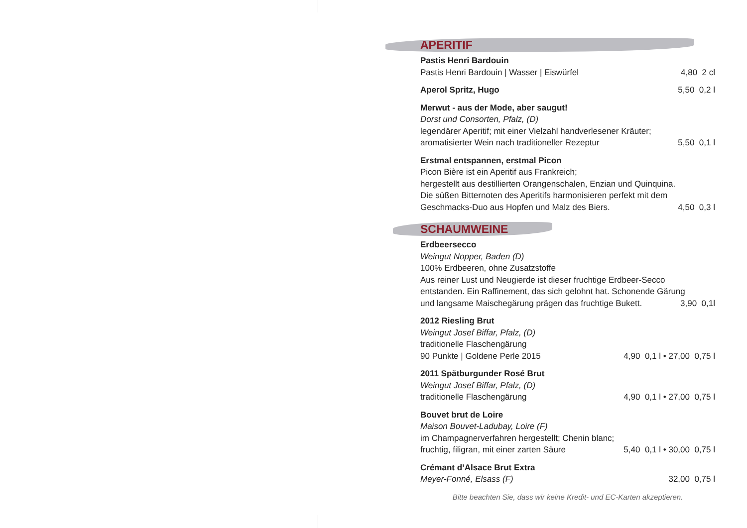APERITIF
Pastis Henri Bardouin
Pastis Henri Bardouin | Wasser | Eiswürfel 4,80 2 cl
Aperol Spritz, Hugo 5,50 0,2 l
Merwut - aus der Mode, aber saugut!
Dorst und Consorten, Pfalz, (D)
legendärer Aperitif; mit einer Vielzahl handverlesener Kräuter;
aromatisierter Wein nach traditioneller Rezeptur 5,50 0,1 l
Erstmal entspannen, erstmal Picon
Picon Bière ist ein Aperitif aus Frankreich;
hergestellt aus destillierten Orangenschalen, Enzian und Quinquina.
Die süßen Bitternoten des Aperitifs harmonisieren perfekt mit dem
Geschmacks-Duo aus Hopfen und Malz des Biers. 4,50 0,3 l
SCHAUMWEINE
Erdbeersecco
Weingut Nopper, Baden (D)
100% Erdbeeren, ohne Zusatzstoffe
Aus reiner Lust und Neugierde ist dieser fruchtige Erdbeer-Secco
entstanden. Ein Raffinement, das sich gelohnt hat. Schonende Gärung
und langsame Maischegärung prägen das fruchtige Bukett. 3,90 0,1l
2012 Riesling Brut
Weingut Josef Biffar, Pfalz, (D)
traditionelle Flaschengärung
90 Punkte | Goldene Perle 2015 4,90 0,1 l • 27,00 0,75 l
2011 Spätburgunder Rosé Brut
Weingut Josef Biffar, Pfalz, (D)
traditionelle Flaschengärung 4,90 0,1 l • 27,00 0,75 l
Bouvet brut de Loire
Maison Bouvet-Ladubay, Loire (F)
im Champagnerverfahren hergestellt; Chenin blanc;
fruchtig, filigran, mit einer zarten Säure 5,40 0,1 l • 30,00 0,75 l
Crémant d’Alsace Brut Extra
Meyer-Fonné, Elsass (F) 32,00 0,75 l
Bitte beachten Sie, dass wir keine Kredit- und EC-Karten akzeptieren.